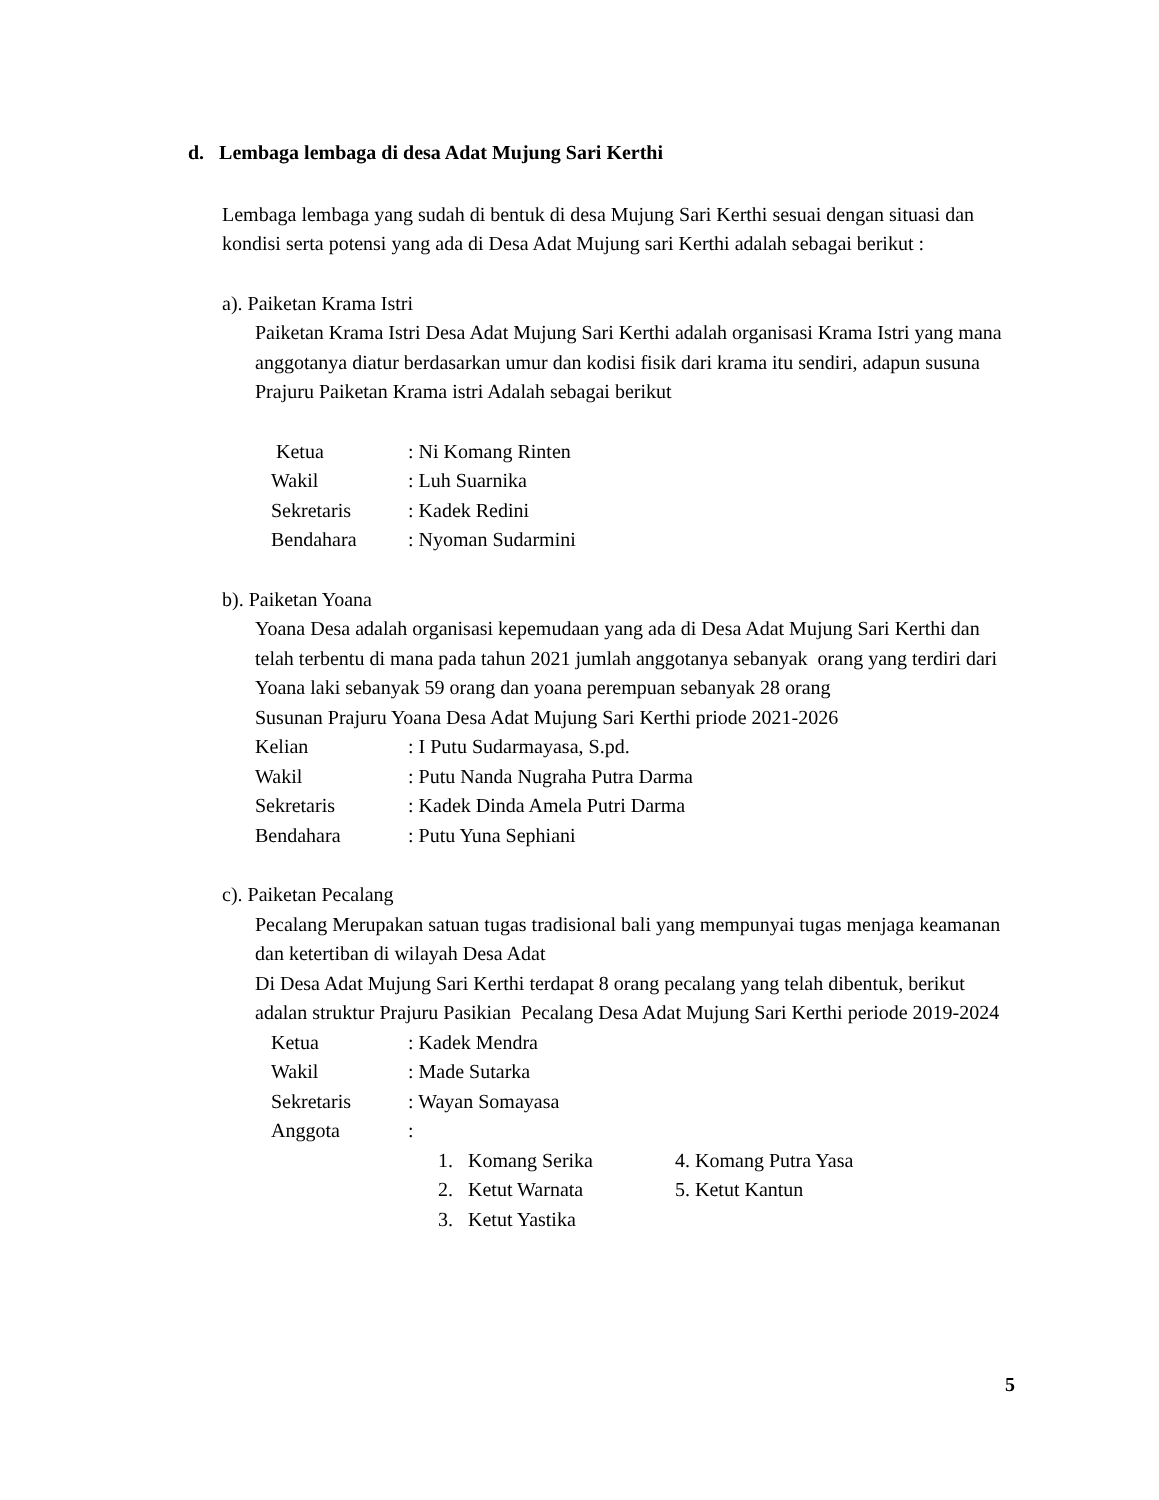d. Lembaga lembaga di desa Adat Mujung Sari Kerthi
Lembaga lembaga yang sudah di bentuk di desa Mujung Sari Kerthi sesuai dengan situasi dan kondisi serta potensi yang ada di Desa Adat Mujung sari Kerthi adalah sebagai berikut :
a). Paiketan Krama Istri
Paiketan Krama Istri Desa Adat Mujung Sari Kerthi adalah organisasi Krama Istri yang mana anggotanya diatur berdasarkan umur dan kodisi fisik dari krama itu sendiri, adapun susuna Prajuru Paiketan Krama istri Adalah sebagai berikut
| Ketua | : Ni Komang Rinten |
| Wakil | : Luh Suarnika |
| Sekretaris | : Kadek Redini |
| Bendahara | : Nyoman Sudarmini |
b). Paiketan Yoana
Yoana Desa adalah organisasi kepemudaan yang ada di Desa Adat Mujung Sari Kerthi dan telah terbentu di mana pada tahun 2021 jumlah anggotanya sebanyak orang yang terdiri dari Yoana laki sebanyak 59 orang dan yoana perempuan sebanyak 28 orang
Susunan Prajuru Yoana Desa Adat Mujung Sari Kerthi priode 2021-2026
| Kelian | : I Putu Sudarmayasa, S.pd. |
| Wakil | : Putu Nanda Nugraha Putra Darma |
| Sekretaris | : Kadek Dinda Amela Putri Darma |
| Bendahara | : Putu Yuna Sephiani |
c). Paiketan Pecalang
Pecalang Merupakan satuan tugas tradisional bali yang mempunyai tugas menjaga keamanan dan ketertiban di wilayah Desa Adat
Di Desa Adat Mujung Sari Kerthi terdapat 8 orang pecalang yang telah dibentuk, berikut adalan struktur Prajuru Pasikian Pecalang Desa Adat Mujung Sari Kerthi periode 2019-2024
| Ketua | : Kadek Mendra |
| Wakil | : Made Sutarka |
| Sekretaris | : Wayan Somayasa |
| Anggota | : |
| 1. Komang Serika | 4. Komang Putra Yasa |
| 2. Ketut Warnata | 5. Ketut Kantun |
| 3. Ketut Yastika | |
5